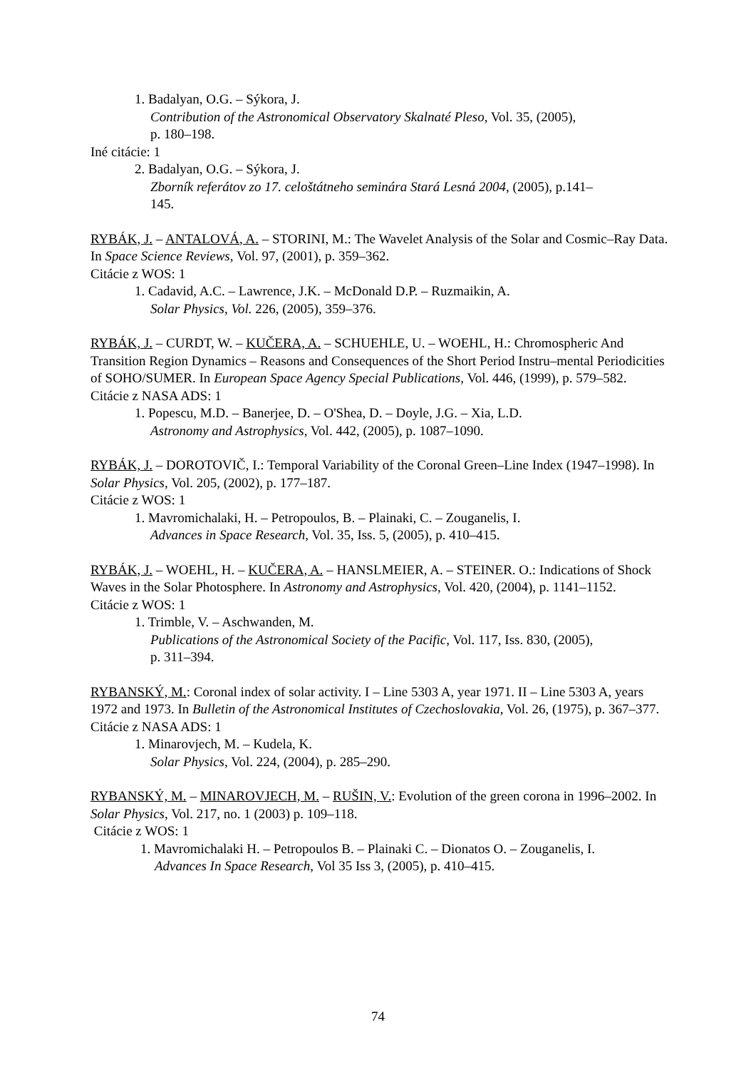1. Badalyan, O.G. – Sýkora, J.
Contribution of the Astronomical Observatory Skalnaté Pleso, Vol. 35, (2005),
p. 180–198.
Iné citácie: 1
2. Badalyan, O.G. – Sýkora, J.
Zborník referátov zo 17. celoštátneho seminára Stará Lesná 2004, (2005), p.141–
145.
RYBÁK, J. – ANTALOVÁ, A. – STORINI, M.: The Wavelet Analysis of the Solar and Cosmic–Ray Data. In Space Science Reviews, Vol. 97, (2001), p. 359–362.
Citácie z WOS: 1
1. Cadavid, A.C. – Lawrence, J.K. – McDonald D.P. – Ruzmaikin, A.
Solar Physics, Vol. 226, (2005), 359–376.
RYBÁK, J. – CURDT, W. – KUČERA, A. – SCHUEHLE, U. – WOEHL, H.: Chromospheric And Transition Region Dynamics – Reasons and Consequences of the Short Period Instru–mental Periodicities of SOHO/SUMER. In European Space Agency Special Publications, Vol. 446, (1999), p. 579–582.
Citácie z NASA ADS: 1
1. Popescu, M.D. – Banerjee, D. – O'Shea, D. – Doyle, J.G. – Xia, L.D.
Astronomy and Astrophysics, Vol. 442, (2005), p. 1087–1090.
RYBÁK, J. – DOROTOVIČ, I.: Temporal Variability of the Coronal Green–Line Index (1947–1998). In Solar Physics, Vol. 205, (2002), p. 177–187.
Citácie z WOS: 1
1. Mavromichalaki, H. – Petropoulos, B. – Plainaki, C. – Zouganelis, I.
Advances in Space Research, Vol. 35, Iss. 5, (2005), p. 410–415.
RYBÁK, J. – WOEHL, H. – KUČERA, A. – HANSLMEIER, A. – STEINER. O.: Indications of Shock Waves in the Solar Photosphere. In Astronomy and Astrophysics, Vol. 420, (2004), p. 1141–1152.
Citácie z WOS: 1
1. Trimble, V. – Aschwanden, M.
Publications of the Astronomical Society of the Pacific, Vol. 117, Iss. 830, (2005),
p. 311–394.
RYBANSKÝ, M.: Coronal index of solar activity. I – Line 5303 A, year 1971. II – Line 5303 A, years 1972 and 1973. In Bulletin of the Astronomical Institutes of Czechoslovakia, Vol. 26, (1975), p. 367–377.
Citácie z NASA ADS: 1
1. Minarovjech, M. – Kudela, K.
Solar Physics, Vol. 224, (2004), p. 285–290.
RYBANSKÝ, M. – MINAROVJECH, M. – RUŠIN, V.: Evolution of the green corona in 1996–2002. In Solar Physics, Vol. 217, no. 1 (2003) p. 109–118.
Citácie z WOS: 1
1. Mavromichalaki H. – Petropoulos B. – Plainaki C. – Dionatos O. – Zouganelis, I.
Advances In Space Research, Vol 35 Iss 3, (2005), p. 410–415.
74